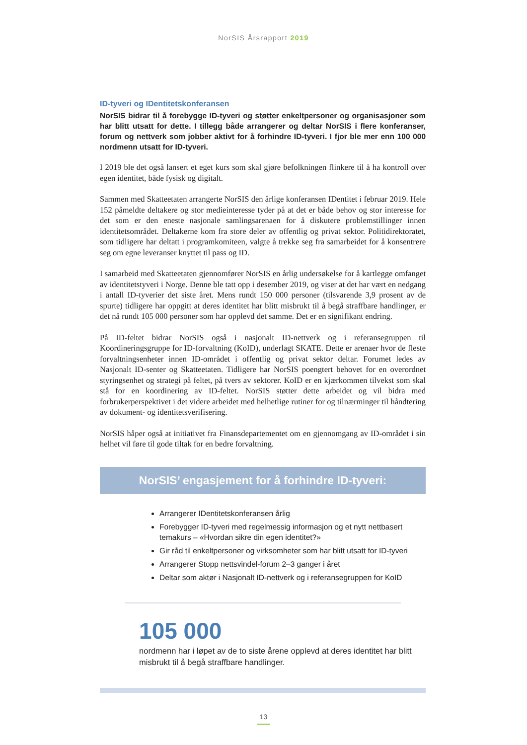NorSIS Årsrapport 2019
ID-tyveri og IDentitetskonferansen
NorSIS bidrar til å forebygge ID-tyveri og støtter enkeltpersoner og organisasjoner som har blitt utsatt for dette. I tillegg både arrangerer og deltar NorSIS i flere konferanser, forum og nettverk som jobber aktivt for å forhindre ID-tyveri. I fjor ble mer enn 100 000 nordmenn utsatt for ID-tyveri.
I 2019 ble det også lansert et eget kurs som skal gjøre befolkningen flinkere til å ha kontroll over egen identitet, både fysisk og digitalt.
Sammen med Skatteetaten arrangerte NorSIS den årlige konferansen IDentitet i februar 2019. Hele 152 påmeldte deltakere og stor medieinteresse tyder på at det er både behov og stor interesse for det som er den eneste nasjonale samlingsarenaen for å diskutere problemstillinger innen identitetsområdet. Deltakerne kom fra store deler av offentlig og privat sektor. Politidirektoratet, som tidligere har deltatt i programkomiteen, valgte å trekke seg fra samarbeidet for å konsentrere seg om egne leveranser knyttet til pass og ID.
I samarbeid med Skatteetaten gjennomfører NorSIS en årlig undersøkelse for å kartlegge omfanget av identitetstyveri i Norge. Denne ble tatt opp i desember 2019, og viser at det har vært en nedgang i antall ID-tyverier det siste året. Mens rundt 150 000 personer (tilsvarende 3,9 prosent av de spurte) tidligere har oppgitt at deres identitet har blitt misbrukt til å begå straffbare handlinger, er det nå rundt 105 000 personer som har opplevd det samme. Det er en signifikant endring.
På ID-feltet bidrar NorSIS også i nasjonalt ID-nettverk og i referansegruppen til Koordineringsgruppe for ID-forvaltning (KoID), underlagt SKATE. Dette er arenaer hvor de fleste forvaltningsenheter innen ID-området i offentlig og privat sektor deltar. Forumet ledes av Nasjonalt ID-senter og Skatteetaten. Tidligere har NorSIS poengtert behovet for en overordnet styringsenhet og strategi på feltet, på tvers av sektorer. KoID er en kjærkommen tilvekst som skal stå for en koordinering av ID-feltet. NorSIS støtter dette arbeidet og vil bidra med forbrukerperspektivet i det videre arbeidet med helhetlige rutiner for og tilnærminger til håndtering av dokument- og identitetsverifisering.
NorSIS håper også at initiativet fra Finansdepartementet om en gjennomgang av ID-området i sin helhet vil føre til gode tiltak for en bedre forvaltning.
NorSIS’ engasjement for å forhindre ID-tyveri:
Arrangerer IDentitetskonferansen årlig
Forebygger ID-tyveri med regelmessig informasjon og et nytt nettbasert temakurs – «Hvordan sikre din egen identitet?»
Gir råd til enkeltpersoner og virksomheter som har blitt utsatt for ID-tyveri
Arrangerer Stopp nettsvindel-forum 2–3 ganger i året
Deltar som aktør i Nasjonalt ID-nettverk og i referansegruppen for KoID
105 000
nordmenn har i løpet av de to siste årene opplevd at deres identitet har blitt misbrukt til å begå straffbare handlinger.
13